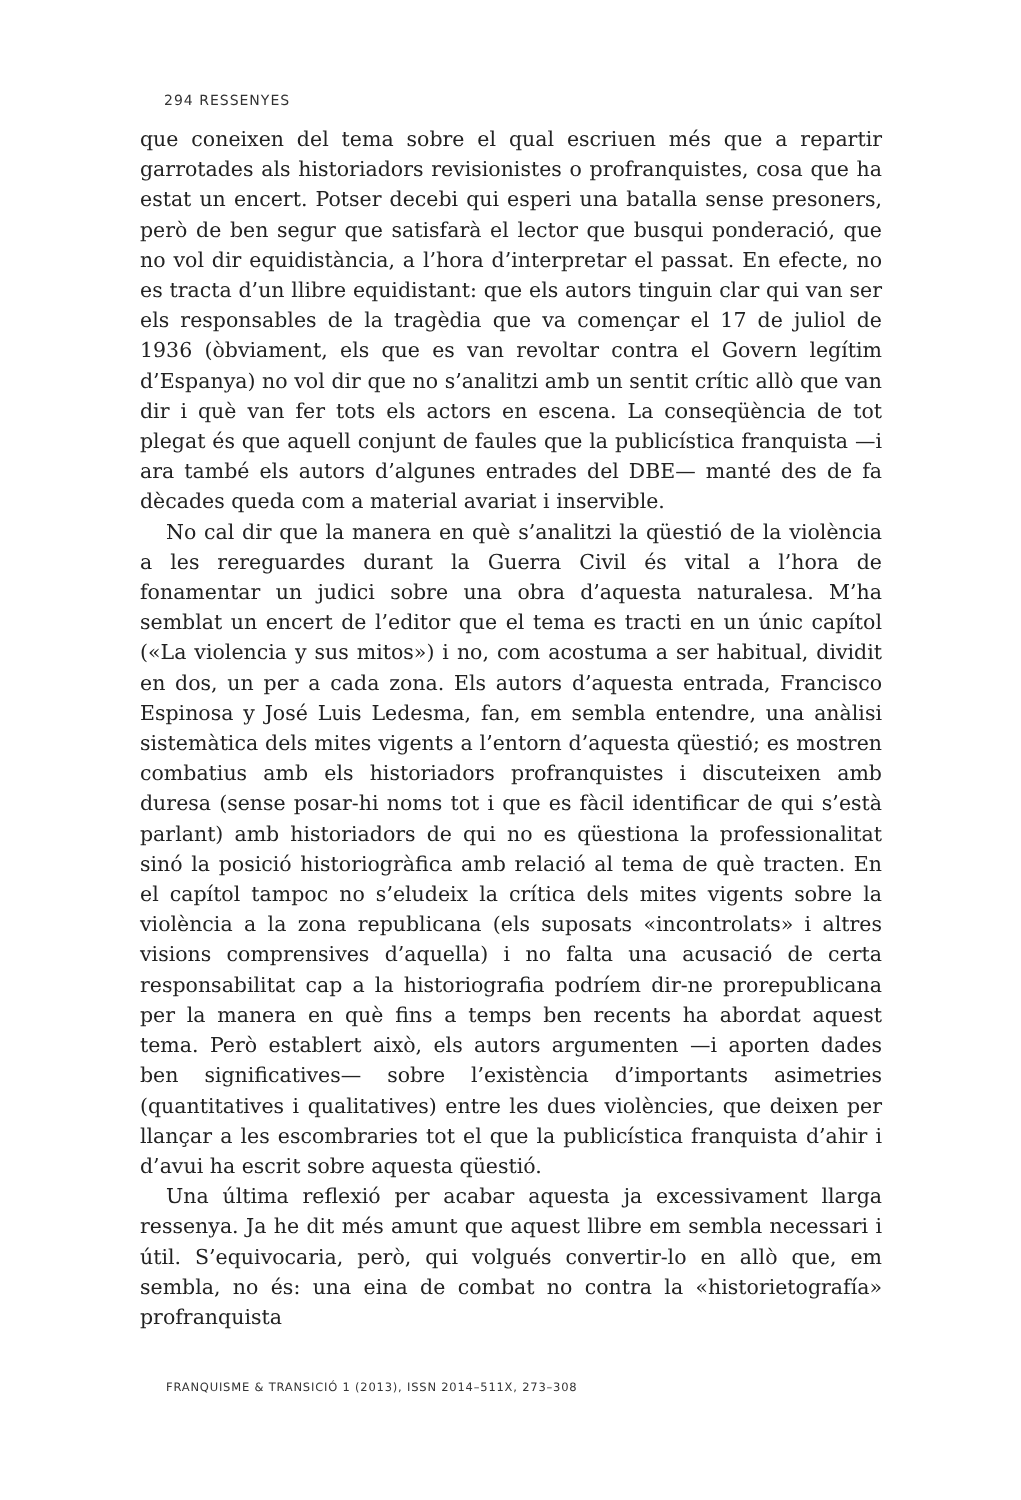294 RESSENYES
que coneixen del tema sobre el qual escriuen més que a repartir garrotades als historiadors revisionistes o profranquistes, cosa que ha estat un encert. Potser decebi qui esperi una batalla sense presoners, però de ben segur que satisfarà el lector que busqui ponderació, que no vol dir equidistància, a l’hora d’interpretar el passat. En efecte, no es tracta d’un llibre equidistant: que els autors tinguin clar qui van ser els responsables de la tragèdia que va començar el 17 de juliol de 1936 (òbviament, els que es van revoltar contra el Govern legítim d’Espanya) no vol dir que no s’analitzi amb un sentit crític allò que van dir i què van fer tots els actors en escena. La conseqüència de tot plegat és que aquell conjunt de faules que la publicística franquista —i ara també els autors d’algunes entrades del DBE— manté des de fa dècades queda com a material avariat i inservible.
No cal dir que la manera en què s’analitzi la qüestió de la violència a les rereguardes durant la Guerra Civil és vital a l’hora de fonamentar un judici sobre una obra d’aquesta naturalesa. M’ha semblat un encert de l’editor que el tema es tracti en un únic capítol («La violencia y sus mitos») i no, com acostuma a ser habitual, dividit en dos, un per a cada zona. Els autors d’aquesta entrada, Francisco Espinosa y José Luis Ledesma, fan, em sembla entendre, una anàlisi sistemàtica dels mites vigents a l’entorn d’aquesta qüestió; es mostren combatius amb els historiadors profranquistes i discuteixen amb duresa (sense posar-hi noms tot i que es fàcil identificar de qui s’està parlant) amb historiadors de qui no es qüestiona la professionalitat sinó la posició historiogràfica amb relació al tema de què tracten. En el capítol tampoc no s’eludeix la crítica dels mites vigents sobre la violència a la zona republicana (els suposats «incontrolats» i altres visions comprensives d’aquella) i no falta una acusació de certa responsabilitat cap a la historiografia podríem dir-ne prorepublicana per la manera en què fins a temps ben recents ha abordat aquest tema. Però establert això, els autors argumenten —i aporten dades ben significatives— sobre l’existència d’importants asimetries (quantitatives i qualitatives) entre les dues violències, que deixen per llançar a les escombraries tot el que la publicística franquista d’ahir i d’avui ha escrit sobre aquesta qüestió.
Una última reflexió per acabar aquesta ja excessivament llarga ressenya. Ja he dit més amunt que aquest llibre em sembla necessari i útil. S’equivocaria, però, qui volgués convertir-lo en allò que, em sembla, no és: una eina de combat no contra la «historietografía» profranquista
FRANQUISME & TRANSICIÓ 1 (2013), ISSN 2014–511X, 273–308